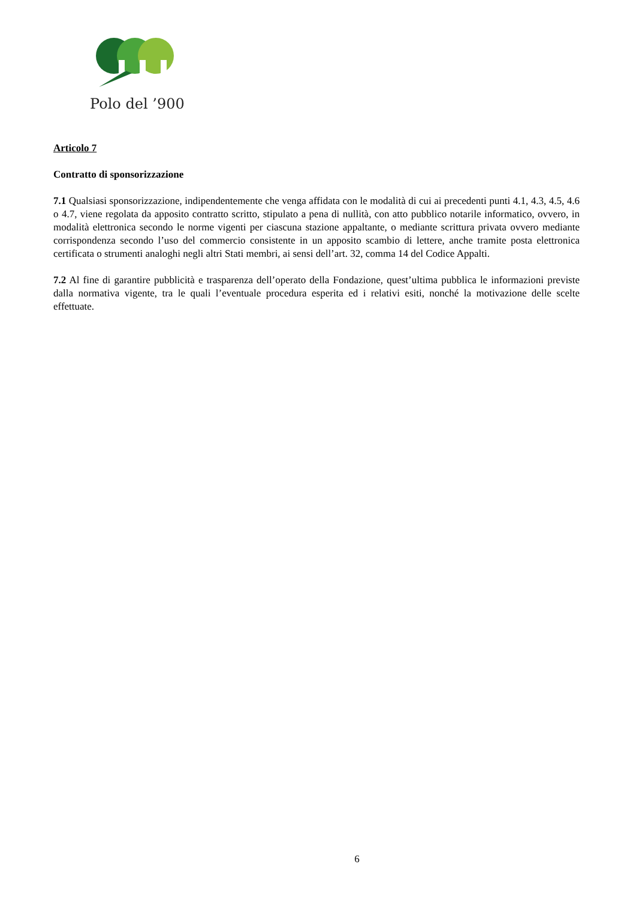Polo del ’900
Articolo 7
Contratto di sponsorizzazione
7.1 Qualsiasi sponsorizzazione, indipendentemente che venga affidata con le modalità di cui ai precedenti punti 4.1, 4.3, 4.5, 4.6 o 4.7, viene regolata da apposito contratto scritto, stipulato a pena di nullità, con atto pubblico notarile informatico, ovvero, in modalità elettronica secondo le norme vigenti per ciascuna stazione appaltante, o mediante scrittura privata ovvero mediante corrispondenza secondo l’uso del commercio consistente in un apposito scambio di lettere, anche tramite posta elettronica certificata o strumenti analoghi negli altri Stati membri, ai sensi dell’art. 32, comma 14 del Codice Appalti.
7.2 Al fine di garantire pubblicità e trasparenza dell’operato della Fondazione, quest’ultima pubblica le informazioni previste dalla normativa vigente, tra le quali l’eventuale procedura esperita ed i relativi esiti, nonché la motivazione delle scelte effettuate.
6